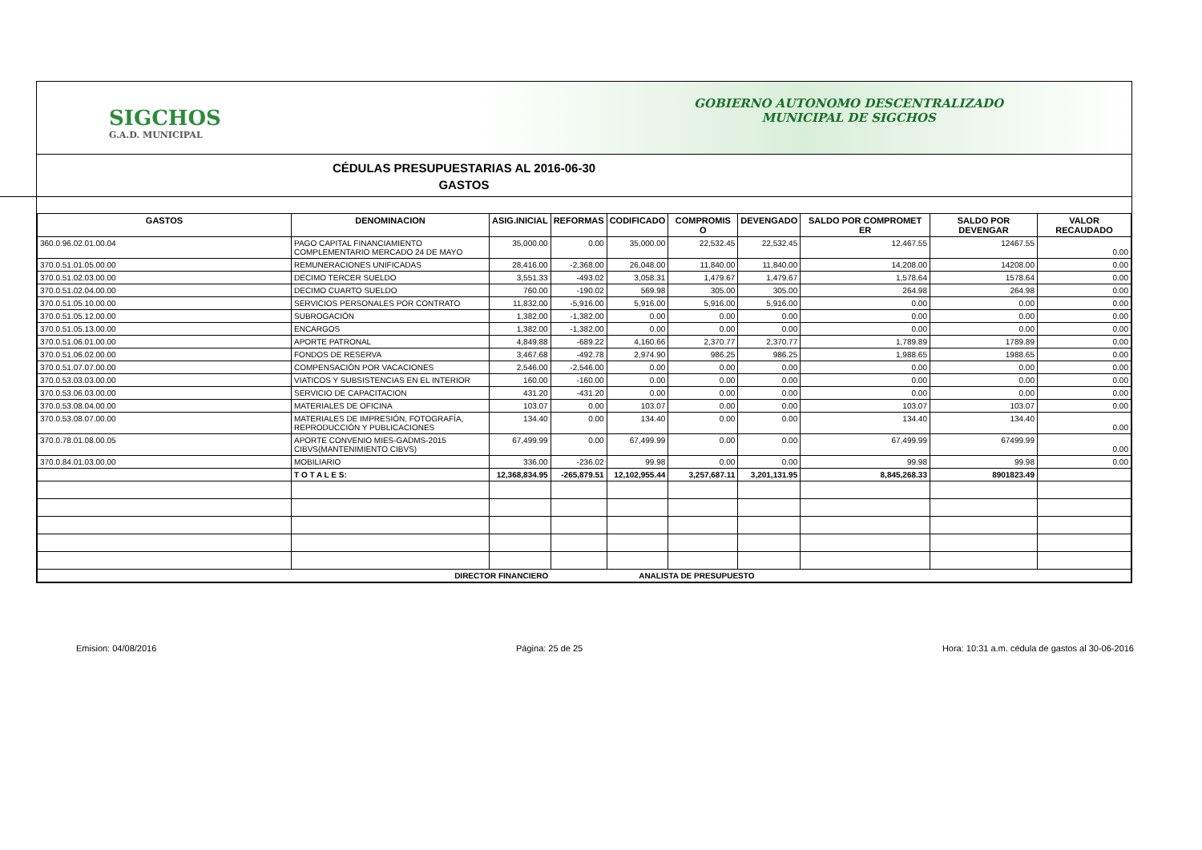SIGCHOS
G.A.D. MUNICIPAL
GOBIERNO AUTONOMO DESCENTRALIZADO
MUNICIPAL DE SIGCHOS
CÉDULAS PRESUPUESTARIAS AL 2016-06-30
GASTOS
| GASTOS | DENOMINACION | ASIG.INICIAL | REFORMAS | CODIFICADO | COMPROMIS O | DEVENGADO | SALDO POR COMPROMET ER | SALDO POR DEVENGAR | VALOR RECAUDADO |
| --- | --- | --- | --- | --- | --- | --- | --- | --- | --- |
| 360.0.96.02.01.00.04 | PAGO CAPITAL FINANCIAMIENTO COMPLEMENTARIO MERCADO 24 DE MAYO | 35,000.00 | 0.00 | 35,000.00 | 22,532.45 | 22,532.45 | 12,467.55 | 12467.55 | 0.00 |
| 370.0.51.01.05.00.00 | REMUNERACIONES UNIFICADAS | 28,416.00 | -2,368.00 | 26,048.00 | 11,840.00 | 11,840.00 | 14,208.00 | 14208.00 | 0.00 |
| 370.0.51.02.03.00.00 | DECIMO TERCER SUELDO | 3,551.33 | -493.02 | 3,058.31 | 1,479.67 | 1,479.67 | 1,578.64 | 1578.64 | 0.00 |
| 370.0.51.02.04.00.00 | DECIMO CUARTO SUELDO | 760.00 | -190.02 | 569.98 | 305.00 | 305.00 | 264.98 | 264.98 | 0.00 |
| 370.0.51.05.10.00.00 | SERVICIOS PERSONALES POR CONTRATO | 11,832.00 | -5,916.00 | 5,916.00 | 5,916.00 | 5,916.00 | 0.00 | 0.00 | 0.00 |
| 370.0.51.05.12.00.00 | SUBROGACIÓN | 1,382.00 | -1,382.00 | 0.00 | 0.00 | 0.00 | 0.00 | 0.00 | 0.00 |
| 370.0.51.05.13.00.00 | ENCARGOS | 1,382.00 | -1,382.00 | 0.00 | 0.00 | 0.00 | 0.00 | 0.00 | 0.00 |
| 370.0.51.06.01.00.00 | APORTE PATRONAL | 4,849.88 | -689.22 | 4,160.66 | 2,370.77 | 2,370.77 | 1,789.89 | 1789.89 | 0.00 |
| 370.0.51.06.02.00.00 | FONDOS DE RESERVA | 3,467.68 | -492.78 | 2,974.90 | 986.25 | 986.25 | 1,988.65 | 1988.65 | 0.00 |
| 370.0.51.07.07.00.00 | COMPENSACIÓN POR VACACIONES | 2,546.00 | -2,546.00 | 0.00 | 0.00 | 0.00 | 0.00 | 0.00 | 0.00 |
| 370.0.53.03.03.00.00 | VIATICOS Y SUBSISTENCIAS EN EL INTERIOR | 160.00 | -160.00 | 0.00 | 0.00 | 0.00 | 0.00 | 0.00 | 0.00 |
| 370.0.53.06.03.00.00 | SERVICIO DE CAPACITACION | 431.20 | -431.20 | 0.00 | 0.00 | 0.00 | 0.00 | 0.00 | 0.00 |
| 370.0.53.08.04.00.00 | MATERIALES DE OFICINA | 103.07 | 0.00 | 103.07 | 0.00 | 0.00 | 103.07 | 103.07 | 0.00 |
| 370.0.53.08.07.00.00 | MATERIALES DE IMPRESIÓN, FOTOGRAFÍA, REPRODUCCIÓN Y PUBLICACIONES | 134.40 | 0.00 | 134.40 | 0.00 | 0.00 | 134.40 | 134.40 | 0.00 |
| 370.0.78.01.08.00.05 | APORTE CONVENIO MIES-GADMS-2015 CIBVS(MANTENIMIENTO CIBVS) | 67,499.99 | 0.00 | 67,499.99 | 0.00 | 0.00 | 67,499.99 | 67499.99 | 0.00 |
| 370.0.84.01.03.00.00 | MOBILIARIO | 336.00 | -236.02 | 99.98 | 0.00 | 0.00 | 99.98 | 99.98 | 0.00 |
| | T O T A L E S: | 12,368,834.95 | -265,879.51 | 12,102,955.44 | 3,257,687.11 | 3,201,131.95 | 8,845,268.33 | 8901823.49 | |
| DIRECTOR FINANCIERO | | | ANALISTA DE PRESUPUESTO | | | | | | |
Emision: 04/08/2016 Página: 25 de 25 Hora: 10:31 a.m. cédula de gastos al 30-06-2016